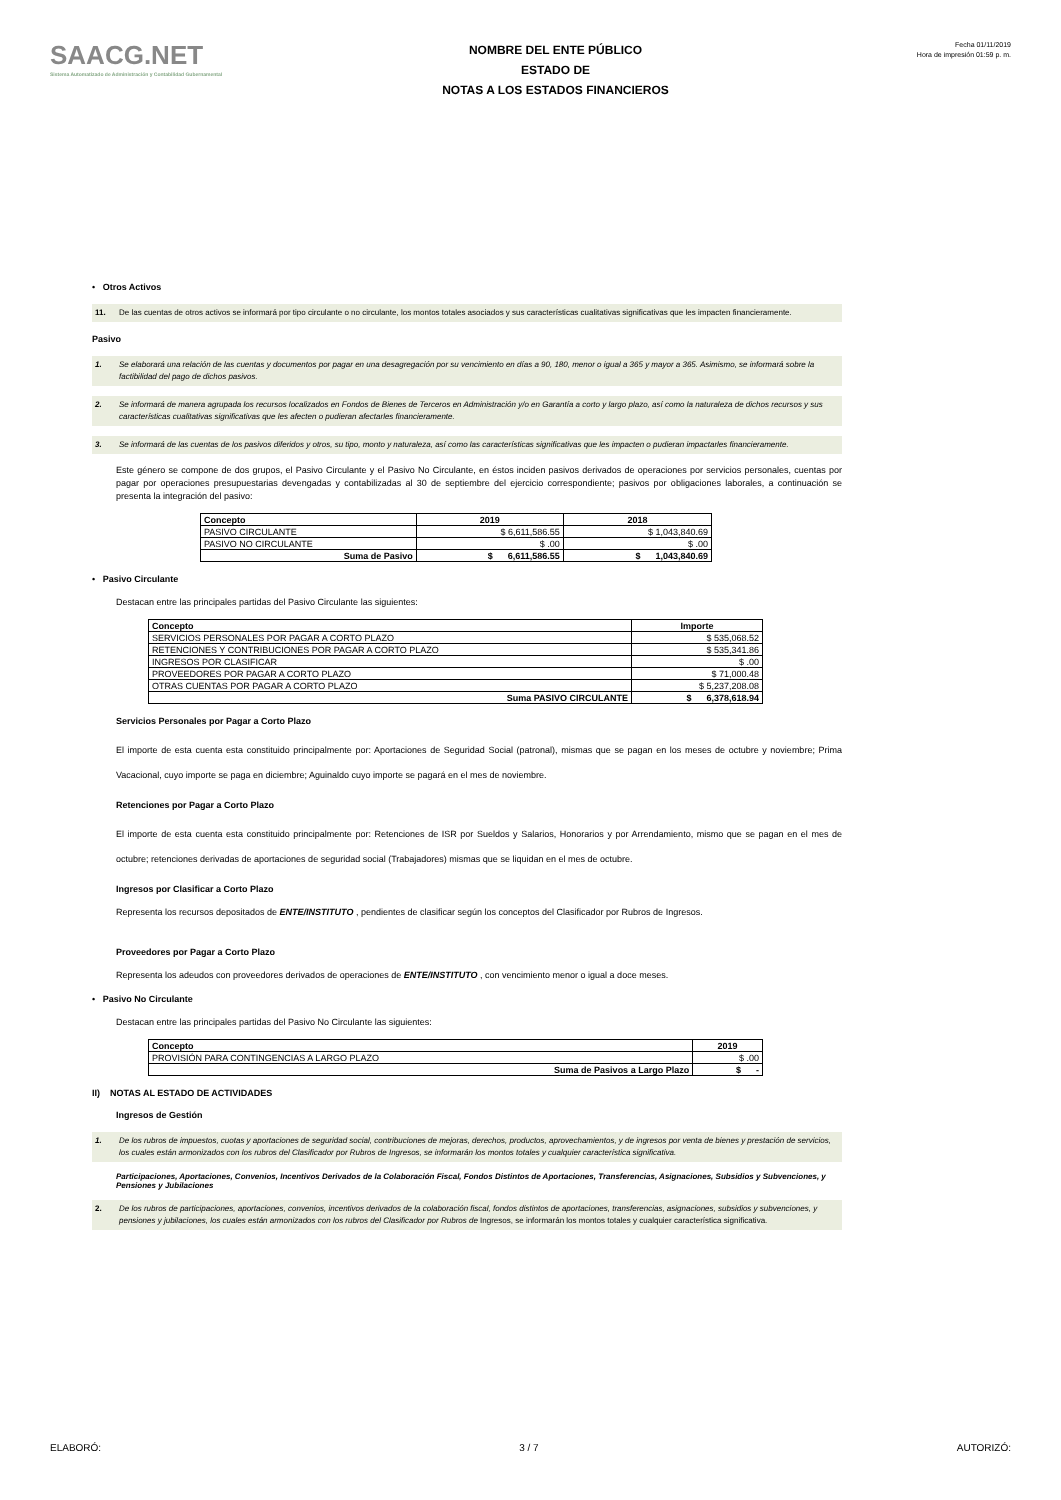SAACG.NET
Sistema Automatizado de Administración y Contabilidad Gubernamental
NOMBRE DEL ENTE PÚBLICO
ESTADO DE
NOTAS A LOS ESTADOS FINANCIEROS
Fecha 01/11/2019
Hora de impresión 01:59 p. m.
• Otros Activos
11. De las cuentas de otros activos se informará por tipo circulante o no circulante, los montos totales asociados y sus características cualitativas significativas que les impacten financieramente.
Pasivo
1. Se elaborará una relación de las cuentas y documentos por pagar en una desagregación por su vencimiento en días a 90, 180, menor o igual a 365 y mayor a 365. Asimismo, se informará sobre la factibilidad del pago de dichos pasivos.
2. Se informará de manera agrupada los recursos localizados en Fondos de Bienes de Terceros en Administración y/o en Garantía a corto y largo plazo, así como la naturaleza de dichos recursos y sus características cualitativas significativas que les afecten o pudieran afectarles financieramente.
3. Se informará de las cuentas de los pasivos diferidos y otros, su tipo, monto y naturaleza, así como las características significativas que les impacten o pudieran impactarles financieramente.
Este género se compone de dos grupos, el Pasivo Circulante y el Pasivo No Circulante, en éstos inciden pasivos derivados de operaciones por servicios personales, cuentas por pagar por operaciones presupuestarias devengadas y contabilizadas al 30 de septiembre del ejercicio correspondiente; pasivos por obligaciones laborales, a continuación se presenta la integración del pasivo:
| Concepto | 2019 | 2018 |
| --- | --- | --- |
| PASIVO CIRCULANTE | $ 6,611,586.55 | $ 1,043,840.69 |
| PASIVO NO CIRCULANTE | $ .00 | $ .00 |
| Suma de Pasivo | $ 6,611,586.55 | $ 1,043,840.69 |
• Pasivo Circulante
Destacan entre las principales partidas del Pasivo Circulante las siguientes:
| Concepto | Importe |
| --- | --- |
| SERVICIOS PERSONALES POR PAGAR A CORTO PLAZO | $ 535,068.52 |
| RETENCIONES Y CONTRIBUCIONES POR PAGAR A CORTO PLAZO | $ 535,341.86 |
| INGRESOS POR CLASIFICAR | $ .00 |
| PROVEEDORES POR PAGAR A CORTO PLAZO | $ 71,000.48 |
| OTRAS CUENTAS POR PAGAR A CORTO PLAZO | $ 5,237,208.08 |
| Suma PASIVO CIRCULANTE | $ 6,378,618.94 |
Servicios Personales por Pagar a Corto Plazo
El importe de esta cuenta esta constituido principalmente por: Aportaciones de Seguridad Social (patronal), mismas que se pagan en los meses de octubre y noviembre; Prima Vacacional, cuyo importe se paga en diciembre; Aguinaldo cuyo importe se pagará en el mes de noviembre.
Retenciones por Pagar a Corto Plazo
El importe de esta cuenta esta constituido principalmente por: Retenciones de ISR por Sueldos y Salarios, Honorarios y por Arrendamiento, mismo que se pagan en el mes de octubre; retenciones derivadas de aportaciones de seguridad social (Trabajadores) mismas que se liquidan en el mes de octubre.
Ingresos por Clasificar a Corto Plazo
Representa los recursos depositados de ENTE/INSTITUTO , pendientes de clasificar según los conceptos del Clasificador por Rubros de Ingresos.
Proveedores por Pagar a Corto Plazo
Representa los adeudos con proveedores derivados de operaciones de ENTE/INSTITUTO , con vencimiento menor o igual a doce meses.
• Pasivo No Circulante
Destacan entre las principales partidas del Pasivo No Circulante las siguientes:
| Concepto | 2019 |
| --- | --- |
| PROVISIÓN PARA CONTINGENCIAS A LARGO PLAZO | $ .00 |
| Suma de Pasivos a Largo Plazo | $ - |
II) NOTAS AL ESTADO DE ACTIVIDADES
Ingresos de Gestión
1. De los rubros de impuestos, cuotas y aportaciones de seguridad social, contribuciones de mejoras, derechos, productos, aprovechamientos, y de ingresos por venta de bienes y prestación de servicios, los cuales están armonizados con los rubros del Clasificador por Rubros de Ingresos, se informarán los montos totales y cualquier característica significativa.
Participaciones, Aportaciones, Convenios, Incentivos Derivados de la Colaboración Fiscal, Fondos Distintos de Aportaciones, Transferencias, Asignaciones, Subsidios y Subvenciones, y Pensiones y Jubilaciones
2. De los rubros de participaciones, aportaciones, convenios, incentivos derivados de la colaboración fiscal, fondos distintos de aportaciones, transferencias, asignaciones, subsidios y subvenciones, y pensiones y jubilaciones, los cuales están armonizados con los rubros del Clasificador por Rubros de Ingresos, se informarán los montos totales y cualquier característica significativa.
ELABORÓ: 3 / 7 AUTORIZÓ: